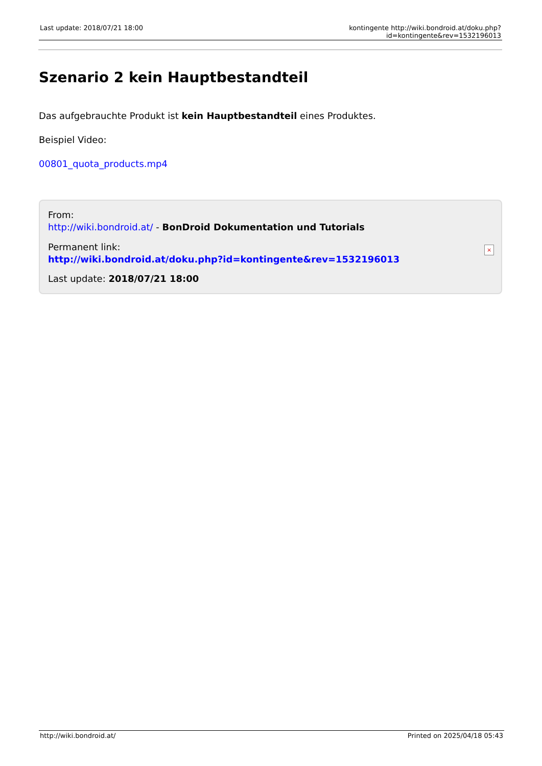Last update: 2018/07/21 18:00 kontingente http://wiki.bondroid.at/doku.php?id=kontingente&rev=1532196013
Szenario 2 kein Hauptbestandteil
Das aufgebrauchte Produkt ist kein Hauptbestandteil eines Produktes.
Beispiel Video:
00801_quota_products.mp4
From:
http://wiki.bondroid.at/ - BonDroid Dokumentation und Tutorials
Permanent link:
http://wiki.bondroid.at/doku.php?id=kontingente&rev=1532196013
Last update: 2018/07/21 18:00
×
http://wiki.bondroid.at/ Printed on 2025/04/18 05:43